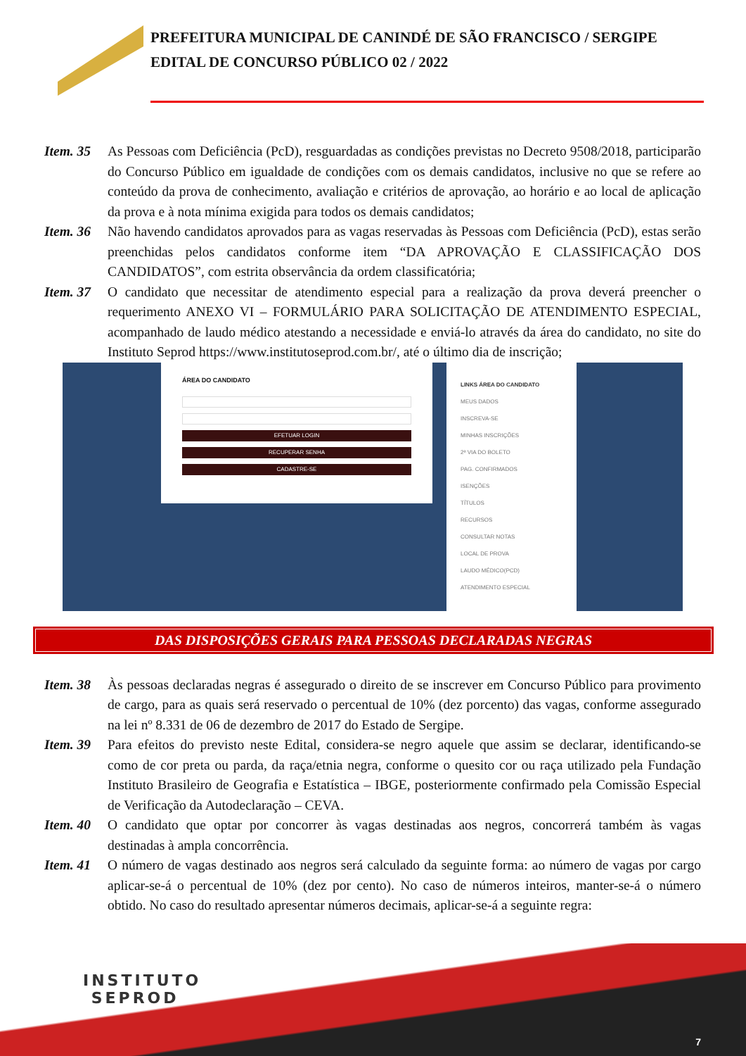PREFEITURA MUNICIPAL DE CANINDÉ DE SÃO FRANCISCO / SERGIPE
EDITAL DE CONCURSO PÚBLICO 02 / 2022
Item. 35 As Pessoas com Deficiência (PcD), resguardadas as condições previstas no Decreto 9508/2018, participarão do Concurso Público em igualdade de condições com os demais candidatos, inclusive no que se refere ao conteúdo da prova de conhecimento, avaliação e critérios de aprovação, ao horário e ao local de aplicação da prova e à nota mínima exigida para todos os demais candidatos;
Item. 36 Não havendo candidatos aprovados para as vagas reservadas às Pessoas com Deficiência (PcD), estas serão preenchidas pelos candidatos conforme item “DA APROVAÇÃO E CLASSIFICAÇÃO DOS CANDIDATOS”, com estrita observância da ordem classificatória;
Item. 37 O candidato que necessitar de atendimento especial para a realização da prova deverá preencher o requerimento ANEXO VI – FORMULÁRIO PARA SOLICITAÇÃO DE ATENDIMENTO ESPECIAL, acompanhado de laudo médico atestando a necessidade e enviá-lo através da área do candidato, no site do Instituto Seprod https://www.institutoseprod.com.br/, até o último dia de inscrição;
ÁREA DO CANDIDATO
EFETUAR LOGIN
RECUPERAR SENHA
CADASTRE-SE
LINKS ÁREA DO CANDIDATO
MEUS DADOS
INSCREVA-SE
MINHAS INSCRIÇÕES
2ª VIA DO BOLETO
PAG. CONFIRMADOS
ISENÇÕES
TÍTULOS
RECURSOS
CONSULTAR NOTAS
LOCAL DE PROVA
LAUDO MÉDICO(PCD)
ATENDIMENTO ESPECIAL
DAS DISPOSIÇÕES GERAIS PARA PESSOAS DECLARADAS NEGRAS
Item. 38 Às pessoas declaradas negras é assegurado o direito de se inscrever em Concurso Público para provimento de cargo, para as quais será reservado o percentual de 10% (dez porcento) das vagas, conforme assegurado na lei nº 8.331 de 06 de dezembro de 2017 do Estado de Sergipe.
Item. 39 Para efeitos do previsto neste Edital, considera-se negro aquele que assim se declarar, identificando-se como de cor preta ou parda, da raça/etnia negra, conforme o quesito cor ou raça utilizado pela Fundação Instituto Brasileiro de Geografia e Estatística – IBGE, posteriormente confirmado pela Comissão Especial de Verificação da Autodeclaração – CEVA.
Item. 40 O candidato que optar por concorrer às vagas destinadas aos negros, concorrerá também às vagas destinadas à ampla concorrência.
Item. 41 O número de vagas destinado aos negros será calculado da seguinte forma: ao número de vagas por cargo aplicar-se-á o percentual de 10% (dez por cento). No caso de números inteiros, manter-se-á o número obtido. No caso do resultado apresentar números decimais, aplicar-se-á a seguinte regra:
INSTITUTO
SEPROD
7